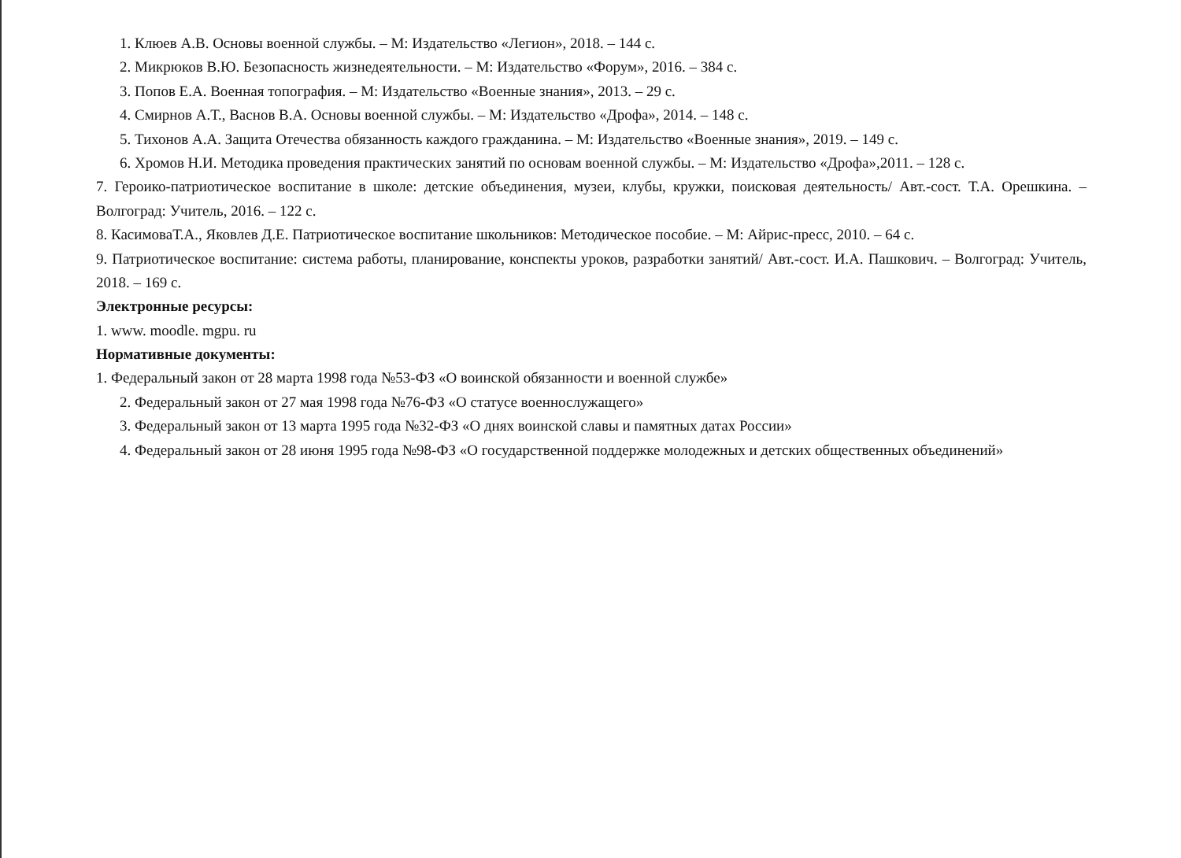1. Клюев А.В. Основы военной службы. – М: Издательство «Легион», 2018. – 144 с.
2. Микрюков В.Ю. Безопасность жизнедеятельности. – М: Издательство «Форум», 2016. – 384 с.
3. Попов Е.А. Военная топография. – М: Издательство «Военные знания», 2013. – 29 с.
4. Смирнов А.Т., Васнов В.А. Основы военной службы. – М: Издательство «Дрофа», 2014. – 148 с.
5. Тихонов А.А. Защита Отечества обязанность каждого гражданина. – М: Издательство «Военные знания», 2019. – 149 с.
6. Хромов Н.И. Методика проведения практических занятий по основам военной службы. – М: Издательство «Дрофа»,2011. – 128 с.
7. Героико-патриотическое воспитание в школе: детские объединения, музеи, клубы, кружки, поисковая деятельность/ Авт.-сост. Т.А. Орешкина. – Волгоград: Учитель, 2016. – 122 с.
8. КасимоваТ.А., Яковлев Д.Е. Патриотическое воспитание школьников: Методическое пособие. – М: Айрис-пресс, 2010. – 64 с.
9. Патриотическое воспитание: система работы, планирование, конспекты уроков, разработки занятий/ Авт.-сост. И.А. Пашкович. – Волгоград: Учитель, 2018. – 169 с.
Электронные ресурсы:
1. www. moodle. mgpu. ru
Нормативные документы:
1. Федеральный закон от 28 марта 1998 года №53-ФЗ «О воинской обязанности и военной службе»
2. Федеральный закон от 27 мая 1998 года №76-ФЗ «О статусе военнослужащего»
3. Федеральный закон от 13 марта 1995 года №32-ФЗ «О днях воинской славы и памятных датах России»
4. Федеральный закон от 28 июня 1995 года №98-ФЗ «О государственной поддержке молодежных и детских общественных объединений»